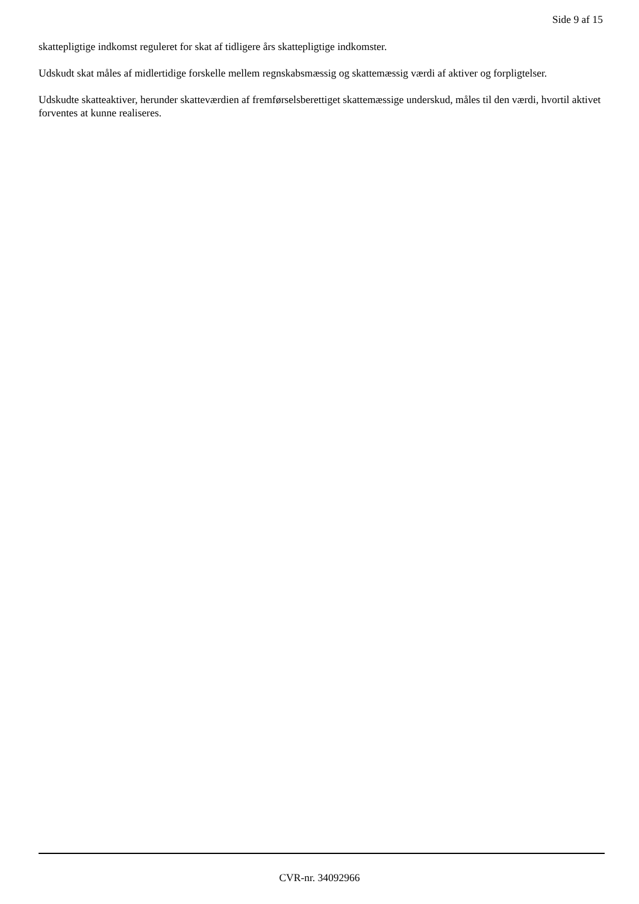Side 9 af 15
skattepligtige indkomst reguleret for skat af tidligere års skattepligtige indkomster.
Udskudt skat måles af midlertidige forskelle mellem regnskabsmæssig og skattemæssig værdi af aktiver og forpligtelser.
Udskudte skatteaktiver, herunder skatteværdien af fremførselsberettiget skattemæssige underskud, måles til den værdi, hvortil aktivet forventes at kunne realiseres.
CVR-nr. 34092966